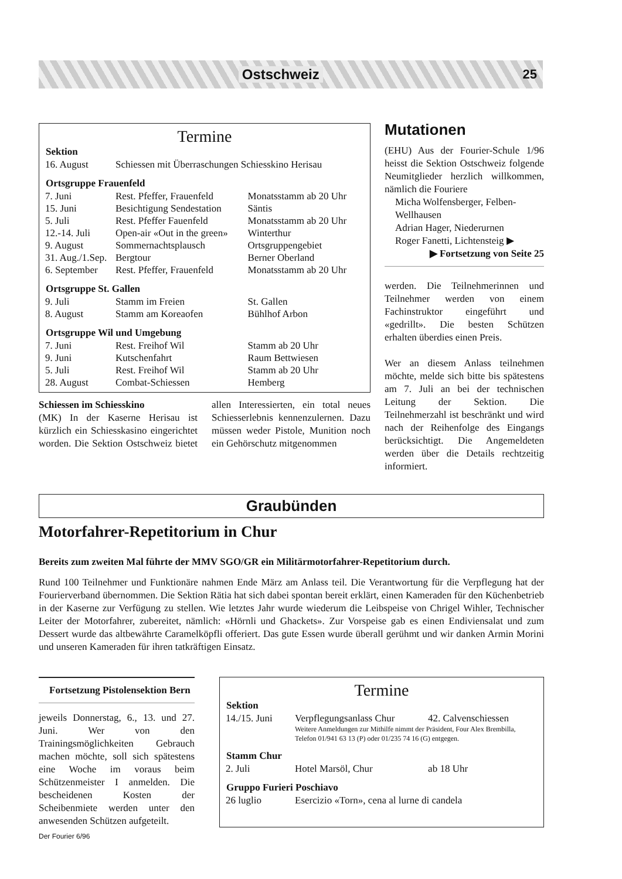Ostschweiz 25
Termine
| Sektion | | |
| --- | --- | --- |
| 16. August | Schiessen mit Überraschungen Schiesskino Herisau | |
| Ortsgruppe Frauenfeld | | |
| 7. Juni | Rest. Pfeffer, Frauenfeld | Monatsstamm ab 20 Uhr |
| 15. Juni | Besichtigung Sendestation | Säntis |
| 5. Juli | Rest. Pfeffer Fauenfeld | Monatsstamm ab 20 Uhr |
| 12.-14. Juli | Open-air «Out in the green» | Winterthur |
| 9. August | Sommernachtsplausch | Ortsgruppengebiet |
| 31. Aug./1.Sep. | Bergtour | Berner Oberland |
| 6. September | Rest. Pfeffer, Frauenfeld | Monatsstamm ab 20 Uhr |
| Ortsgruppe St. Gallen | | |
| 9. Juli | Stamm im Freien | St. Gallen |
| 8. August | Stamm am Koreaofen | Bühlhof Arbon |
| Ortsgruppe Wil und Umgebung | | |
| 7. Juni | Rest. Freihof Wil | Stamm ab 20 Uhr |
| 9. Juni | Kutschenfahrt | Raum Bettwiesen |
| 5. Juli | Rest. Freihof Wil | Stamm ab 20 Uhr |
| 28. August | Combat-Schiessen | Hemberg |
Schiessen im Schiesskino
(MK) In der Kaserne Herisau ist kürzlich ein Schiesskasino eingerichtet worden. Die Sektion Ostschweiz bietet allen Interessierten, ein total neues Schiesserlebnis kennenzulernen. Dazu müssen weder Pistole, Munition noch ein Gehörschutz mitgenommen
Mutationen
(EHU) Aus der Fourier-Schule 1/96 heisst die Sektion Ostschweiz folgende Neumitglieder herzlich willkommen, nämlich die Fouriere
Micha Wolfensberger, Felben-Wellhausen
Adrian Hager, Niederurnen
Roger Fanetti, Lichtensteig ▶
▶ Fortsetzung von Seite 25
werden. Die Teilnehmerinnen und Teilnehmer werden von einem Fachinstruktor eingeführt und «gedrillt». Die besten Schützen erhalten überdies einen Preis.
Wer an diesem Anlass teilnehmen möchte, melde sich bitte bis spätestens am 7. Juli an bei der technischen Leitung der Sektion. Die Teilnehmerzahl ist beschränkt und wird nach der Reihenfolge des Eingangs berücksichtigt. Die Angemeldeten werden über die Details rechtzeitig informiert.
Graubünden
Motorfahrer-Repetitorium in Chur
Bereits zum zweiten Mal führte der MMV SGO/GR ein Militärmotorfahrer-Repetitorium durch.
Rund 100 Teilnehmer und Funktionäre nahmen Ende März am Anlass teil. Die Verantwortung für die Verpflegung hat der Fourierverband übernommen. Die Sektion Rätia hat sich dabei spontan bereit erklärt, einen Kameraden für den Küchenbetrieb in der Kaserne zur Verfügung zu stellen. Wie letztes Jahr wurde wiederum die Leibspeise von Chrigel Wihler, Technischer Leiter der Motorfahrer, zubereitet, nämlich: «Hörnli und Ghackets». Zur Vorspeise gab es einen Endiviensalat und zum Dessert wurde das altbewährte Caramelköpfli offeriert. Das gute Essen wurde überall gerühmt und wir danken Armin Morini und unseren Kameraden für ihren tatkräftigen Einsatz.
Fortsetzung Pistolensektion Bern
jeweils Donnerstag, 6., 13. und 27. Juni. Wer von den Trainingsmöglichkeiten Gebrauch machen möchte, soll sich spätestens eine Woche im voraus beim Schützenmeister I anmelden. Die bescheidenen Kosten der Scheibenmiete werden unter den anwesenden Schützen aufgeteilt.
Termine
| Sektion | | |
| --- | --- | --- |
| 14./15. Juni | Verpflegungsanlass Chur | 42. Calvenschiessen |
| | Weitere Anmeldungen zur Mithilfe nimmt der Präsident, Four Alex Brembilla, Telefon 01/941 63 13 (P) oder 01/235 74 16 (G) entgegen. | |
| Stamm Chur | | |
| 2. Juli | Hotel Marsöl, Chur | ab 18 Uhr |
| Gruppo Furieri Poschiavo | | |
| 26 luglio | Esercizio «Torn», cena al lurne di candela | |
Der Fourier 6/96